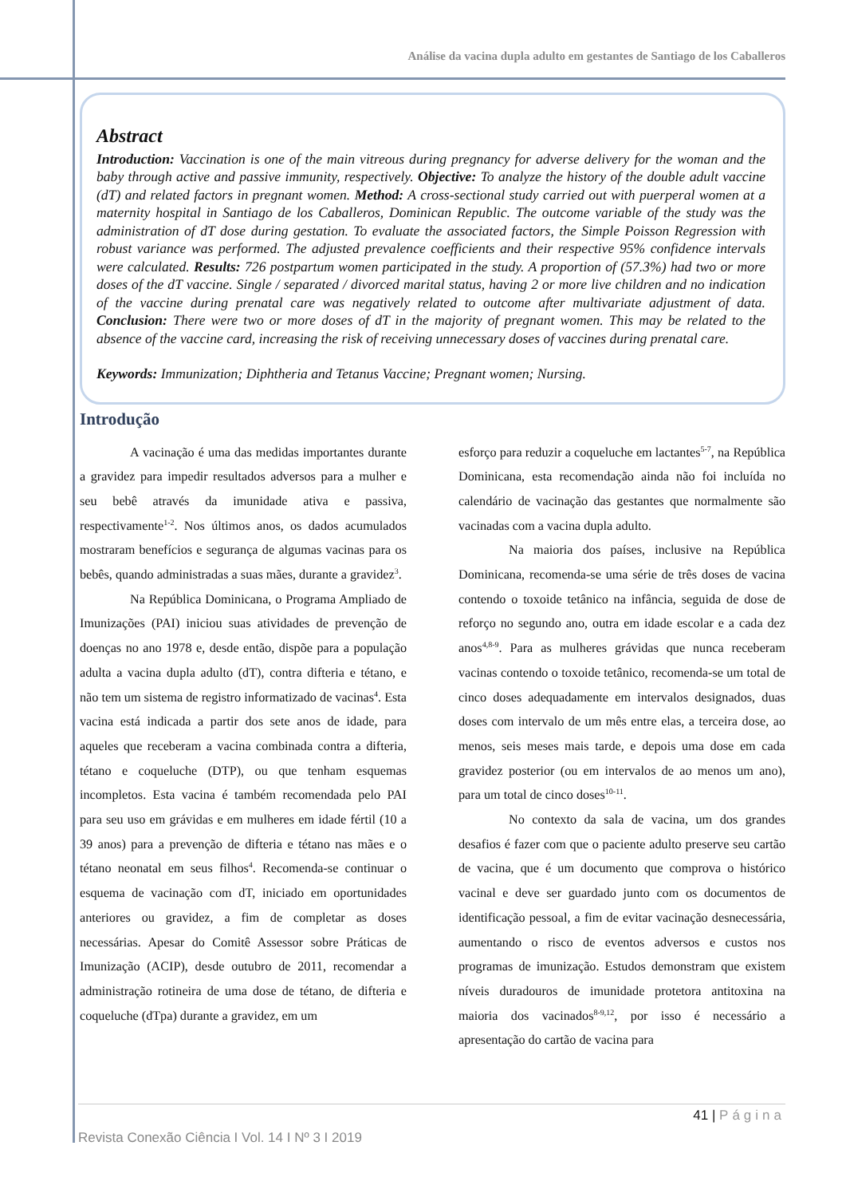Análise da vacina dupla adulto em gestantes de Santiago de los Caballeros
Abstract
Introduction: Vaccination is one of the main vitreous during pregnancy for adverse delivery for the woman and the baby through active and passive immunity, respectively. Objective: To analyze the history of the double adult vaccine (dT) and related factors in pregnant women. Method: A cross-sectional study carried out with puerperal women at a maternity hospital in Santiago de los Caballeros, Dominican Republic. The outcome variable of the study was the administration of dT dose during gestation. To evaluate the associated factors, the Simple Poisson Regression with robust variance was performed. The adjusted prevalence coefficients and their respective 95% confidence intervals were calculated. Results: 726 postpartum women participated in the study. A proportion of (57.3%) had two or more doses of the dT vaccine. Single / separated / divorced marital status, having 2 or more live children and no indication of the vaccine during prenatal care was negatively related to outcome after multivariate adjustment of data. Conclusion: There were two or more doses of dT in the majority of pregnant women. This may be related to the absence of the vaccine card, increasing the risk of receiving unnecessary doses of vaccines during prenatal care.
Keywords: Immunization; Diphtheria and Tetanus Vaccine; Pregnant women; Nursing.
Introdução
A vacinação é uma das medidas importantes durante a gravidez para impedir resultados adversos para a mulher e seu bebê através da imunidade ativa e passiva, respectivamente<sup>1-2</sup>. Nos últimos anos, os dados acumulados mostraram benefícios e segurança de algumas vacinas para os bebês, quando administradas a suas mães, durante a gravidez<sup>3</sup>.
Na República Dominicana, o Programa Ampliado de Imunizações (PAI) iniciou suas atividades de prevenção de doenças no ano 1978 e, desde então, dispõe para a população adulta a vacina dupla adulto (dT), contra difteria e tétano, e não tem um sistema de registro informatizado de vacinas<sup>4</sup>. Esta vacina está indicada a partir dos sete anos de idade, para aqueles que receberam a vacina combinada contra a difteria, tétano e coqueluche (DTP), ou que tenham esquemas incompletos. Esta vacina é também recomendada pelo PAI para seu uso em grávidas e em mulheres em idade fértil (10 a 39 anos) para a prevenção de difteria e tétano nas mães e o tétano neonatal em seus filhos<sup>4</sup>. Recomenda-se continuar o esquema de vacinação com dT, iniciado em oportunidades anteriores ou gravidez, a fim de completar as doses necessárias. Apesar do Comitê Assessor sobre Práticas de Imunização (ACIP), desde outubro de 2011, recomendar a administração rotineira de uma dose de tétano, de difteria e coqueluche (dTpa) durante a gravidez, em um
esforço para reduzir a coqueluche em lactantes<sup>5-7</sup>, na República Dominicana, esta recomendação ainda não foi incluída no calendário de vacinação das gestantes que normalmente são vacinadas com a vacina dupla adulto.
Na maioria dos países, inclusive na República Dominicana, recomenda-se uma série de três doses de vacina contendo o toxoide tetânico na infância, seguida de dose de reforço no segundo ano, outra em idade escolar e a cada dez anos<sup>4,8-9</sup>. Para as mulheres grávidas que nunca receberam vacinas contendo o toxoide tetânico, recomenda-se um total de cinco doses adequadamente em intervalos designados, duas doses com intervalo de um mês entre elas, a terceira dose, ao menos, seis meses mais tarde, e depois uma dose em cada gravidez posterior (ou em intervalos de ao menos um ano), para um total de cinco doses<sup>10-11</sup>.
No contexto da sala de vacina, um dos grandes desafios é fazer com que o paciente adulto preserve seu cartão de vacina, que é um documento que comprova o histórico vacinal e deve ser guardado junto com os documentos de identificação pessoal, a fim de evitar vacinação desnecessária, aumentando o risco de eventos adversos e custos nos programas de imunização. Estudos demonstram que existem níveis duradouros de imunidade protetora antitoxina na maioria dos vacinados<sup>8-9,12</sup>, por isso é necessário a apresentação do cartão de vacina para
41 | Página
Revista Conexão Ciência I Vol. 14 I Nº 3 I 2019